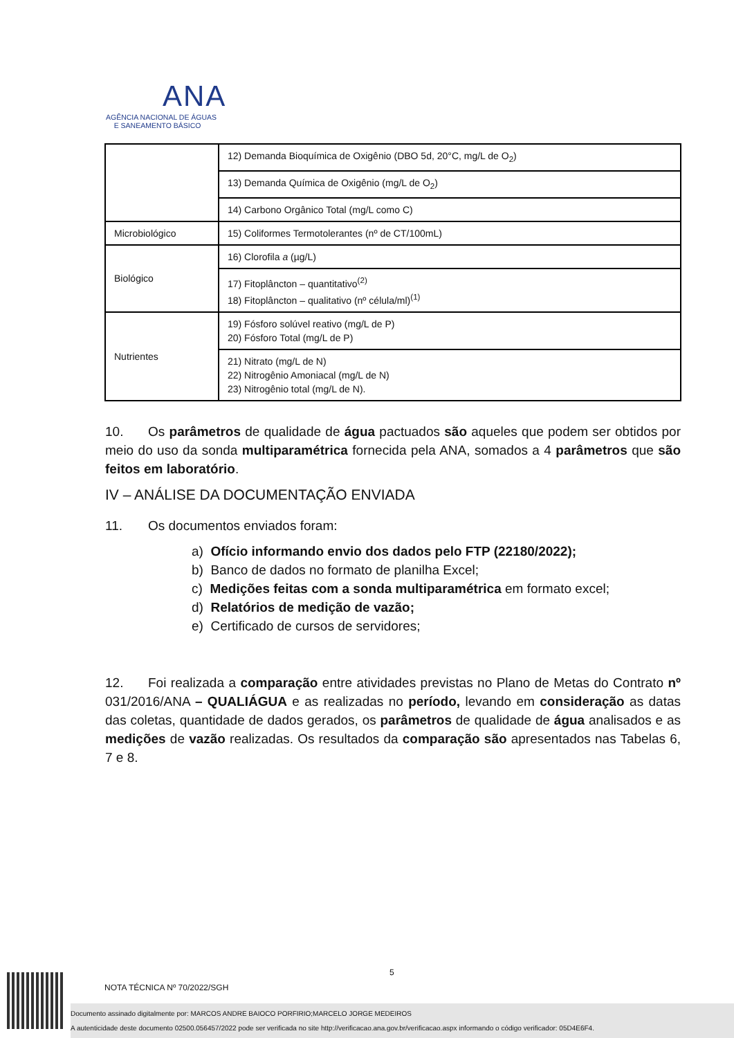ANA
AGÊNCIA NACIONAL DE ÁGUAS
E SANEAMENTO BÁSICO
| | 12) Demanda Bioquímica de Oxigênio (DBO 5d, 20°C, mg/L de O<sub>2</sub>) |
| | 13) Demanda Química de Oxigênio (mg/L de O<sub>2</sub>) |
| | 14) Carbono Orgânico Total (mg/L como C) |
| Microbiológico | 15) Coliformes Termotolerantes (nº de CT/100mL) |
| Biológico | 16) Clorofila a (µg/L) |
| | 17) Fitoplâncton – quantitativo<sup>(2)</sup> 18) Fitoplâncton – qualitativo (nº célula/ml)<sup>(1)</sup> |
| Nutrientes | 19) Fósforo solúvel reativo (mg/L de P) 20) Fósforo Total (mg/L de P) |
| | 21) Nitrato (mg/L de N) 22) Nitrogênio Amoniacal (mg/L de N) 23) Nitrogênio total (mg/L de N). |
10. Os parâmetros de qualidade de água pactuados são aqueles que podem ser obtidos por meio do uso da sonda multiparamétrica fornecida pela ANA, somados a 4 parâmetros que são feitos em laboratório.
IV – ANÁLISE DA DOCUMENTAÇÃO ENVIADA
11. Os documentos enviados foram:
a) Ofício informando envio dos dados pelo FTP (22180/2022);
b) Banco de dados no formato de planilha Excel;
c) Medições feitas com a sonda multiparamétrica em formato excel;
d) Relatórios de medição de vazão;
e) Certificado de cursos de servidores;
12. Foi realizada a comparação entre atividades previstas no Plano de Metas do Contrato nº 031/2016/ANA – QUALIÁGUA e as realizadas no período, levando em consideração as datas das coletas, quantidade de dados gerados, os parâmetros de qualidade de água analisados e as medições de vazão realizadas. Os resultados da comparação são apresentados nas Tabelas 6, 7 e 8.
5
NOTA TÉCNICA Nº 70/2022/SGH
Documento assinado digitalmente por: MARCOS ANDRE BAIOCO PORFIRIO;MARCELO JORGE MEDEIROS
A autenticidade deste documento 02500.056457/2022 pode ser verificada no site http://verificacao.ana.gov.br/verificacao.aspx informando o código verificador: 05D4E6F4.